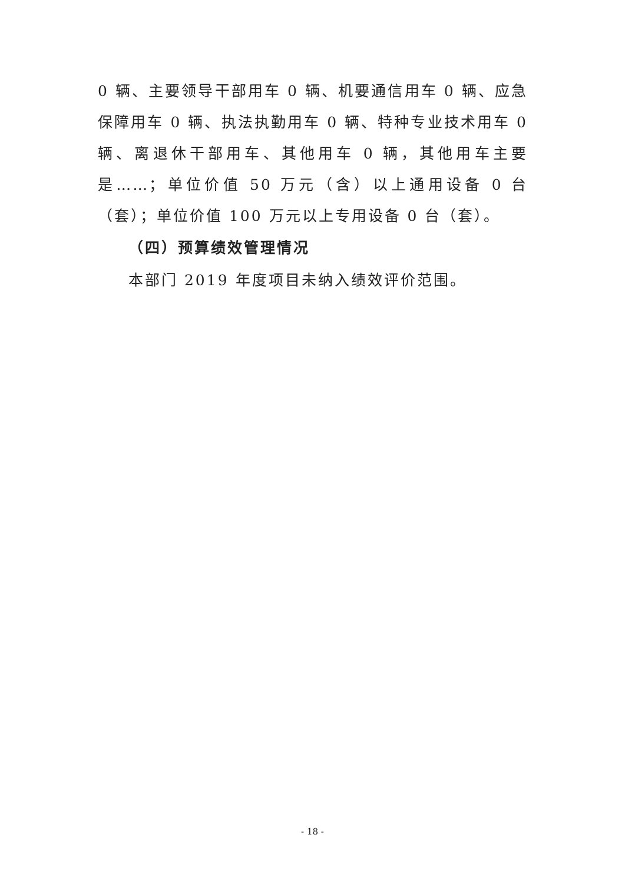0 辆、主要领导干部用车 0 辆、机要通信用车 0 辆、应急保障用车 0 辆、执法执勤用车 0 辆、特种专业技术用车 0 辆、离退休干部用车、其他用车 0 辆，其他用车主要是……；单位价值 50 万元（含）以上通用设备 0 台（套）；单位价值 100 万元以上专用设备 0 台（套）。
（四）预算绩效管理情况
本部门 2019 年度项目未纳入绩效评价范围。
- 18 -